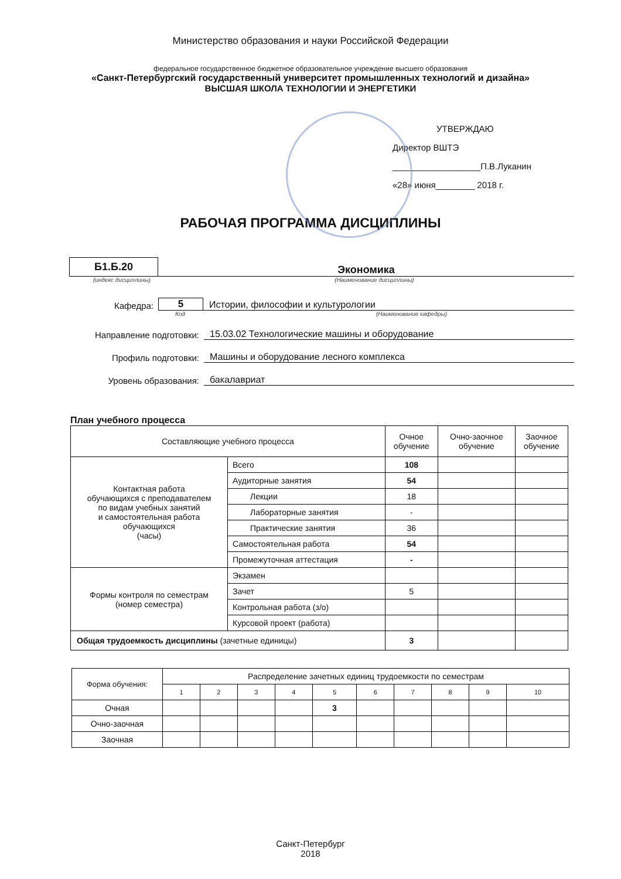Министерство образования и науки Российской Федерации
федеральное государственное бюджетное образовательное учреждение высшего образования
«Санкт-Петербургский государственный университет промышленных технологий и дизайна»
ВЫСШАЯ ШКОЛА ТЕХНОЛОГИИ И ЭНЕРГЕТИКИ
УТВЕРЖДАЮ
Директор ВШТЭ
__________________П.В.Луканин
«28» июня________ 2018 г.
РАБОЧАЯ ПРОГРАММА ДИСЦИПЛИНЫ
Б1.Б.20
Экономика
(индекс дисциплины) (Наименование дисциплины)
Кафедра: 5 Истории, философии и культурологии
Код (Наименование кафедры)
Направление подготовки: 15.03.02 Технологические машины и оборудование
Профиль подготовки: Машины и оборудование лесного комплекса
Уровень образования: бакалавриат
План учебного процесса
| Составляющие учебного процесса | | Очное обучение | Очно-заочное обучение | Заочное обучение |
| --- | --- | --- | --- | --- |
| Контактная работа обучающихся с преподавателем по видам учебных занятий и самостоятельная работа обучающихся (часы) | Всего | 108 | | |
| | Аудиторные занятия | 54 | | |
| | Лекции | 18 | | |
| | Лабораторные занятия | - | | |
| | Практические занятия | 36 | | |
| | Самостоятельная работа | 54 | | |
| | Промежуточная аттестация | - | | |
| Формы контроля по семестрам (номер семестра) | Экзамен | | | |
| | Зачет | 5 | | |
| | Контрольная работа (з/о) | | | |
| | Курсовой проект (работа) | | | |
| Общая трудоемкость дисциплины (зачетные единицы) | | 3 | | |
| Форма обучения: | Распределение зачетных единиц трудоемкости по семестрам | | | | | | | | | |
| | 1 | 2 | 3 | 4 | 5 | 6 | 7 | 8 | 9 | 10 |
| Очная | | | | | 3 | | | | | |
| Очно-заочная | | | | | | | | | | |
| Заочная | | | | | | | | | | |
Санкт-Петербург
2018